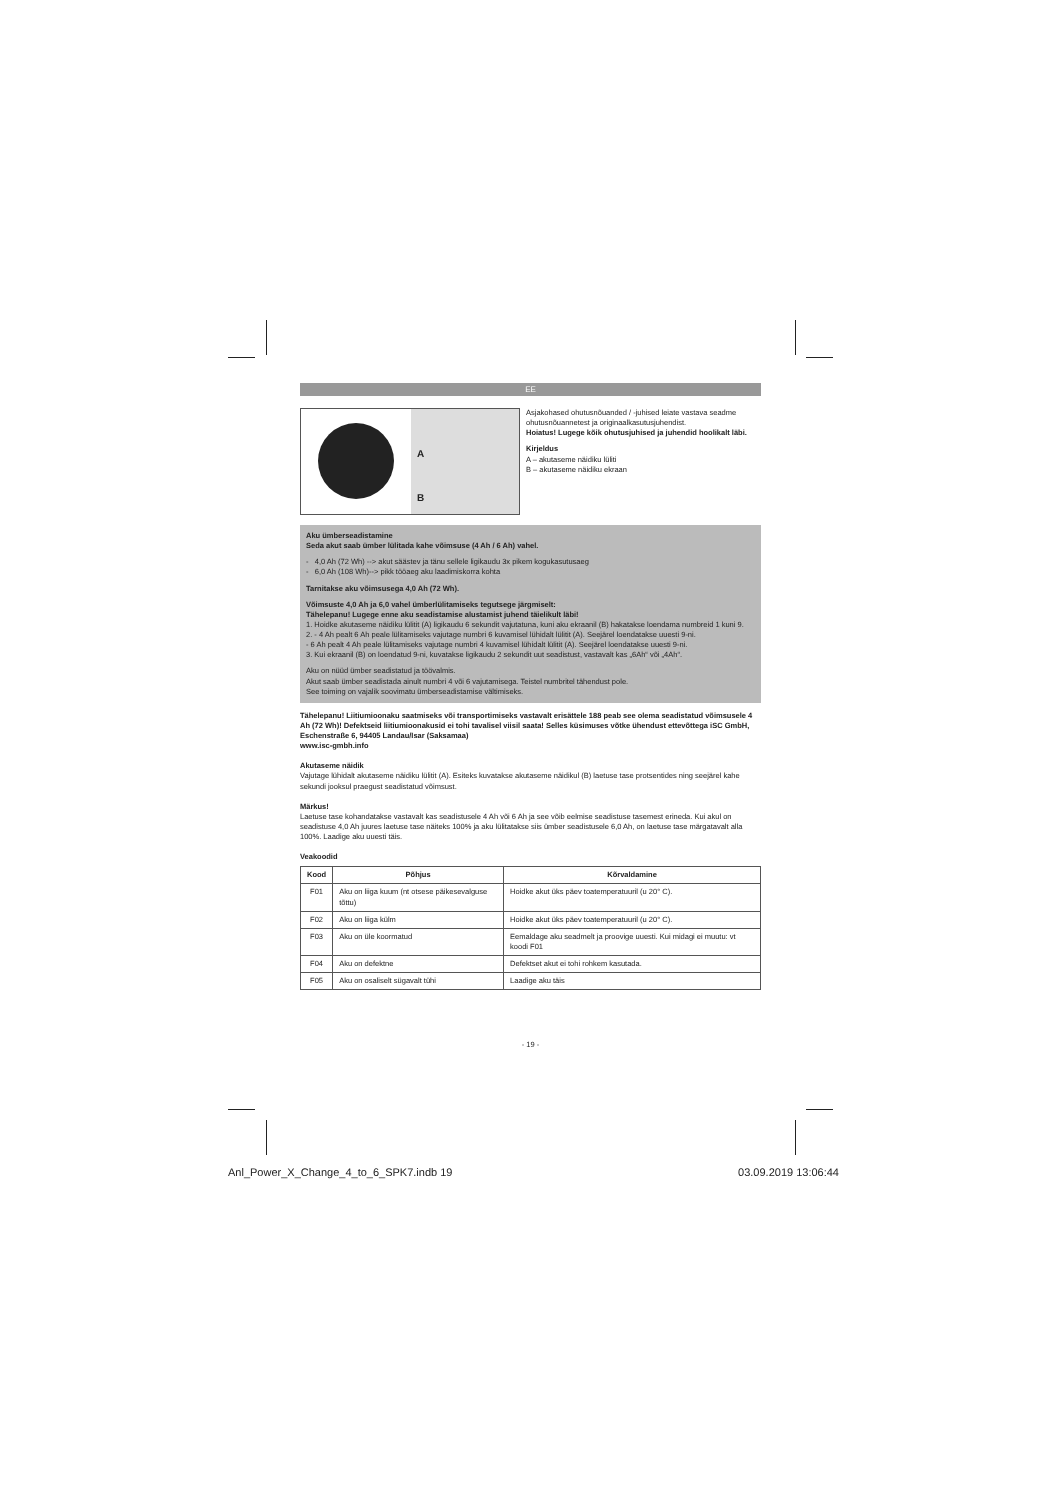EE
A
B
Asjakohased ohutusnõuanded / -juhised leiate vastava seadme ohutusnõuannetest ja originaalkasutusjuhendist.
Hoiatus! Lugege kõik ohutusjuhised ja juhendid hoolikalt läbi.
Kirjeldus
A – akutaseme näidiku lüliti
B – akutaseme näidiku ekraan
Aku ümberseadistamine
Seda akut saab ümber lülitada kahe võimsuse (4 Ah / 6 Ah) vahel.
- 4,0 Ah (72 Wh) --> akut säästev ja tänu sellele ligikaudu 3x pikem kogukasutusaeg
- 6,0 Ah (108 Wh)--> pikk tööaeg aku laadimiskorra kohta
Tarnitakse aku võimsusega 4,0 Ah (72 Wh).
Võimsuste 4,0 Ah ja 6,0 vahel ümberlülitamiseks tegutsege järgmiselt:
Tähelepanu! Lugege enne aku seadistamise alustamist juhend täielikult läbi!
1. Hoidke akutaseme näidiku lülitit (A) ligikaudu 6 sekundit vajutatuna, kuni aku ekraanil (B) hakatakse loendama numbreid 1 kuni 9.
2. - 4 Ah pealt 6 Ah peale lülitamiseks vajutage numbri 6 kuvamisel lühidalt lülitit (A). Seejärel loendatakse uuesti 9-ni.
- 6 Ah pealt 4 Ah peale lülitamiseks vajutage numbri 4 kuvamisel lühidalt lülitit (A). Seejärel loendatakse uuesti 9-ni.
3. Kui ekraanil (B) on loendatud 9-ni, kuvatakse ligikaudu 2 sekundit uut seadistust, vastavalt kas „6Ah“ või „4Ah“.
Aku on nüüd ümber seadistatud ja töövalmis.
Akut saab ümber seadistada ainult numbri 4 või 6 vajutamisega. Teistel numbritel tähendust pole.
See toiming on vajalik soovimatu ümberseadistamise vältimiseks.
Tähelepanu! Liitiumioonaku saatmiseks või transportimiseks vastavalt erisättele 188 peab see olema seadistatud võimsusele 4 Ah (72 Wh)! Defektseid liitiumioonakusid ei tohi tavalisel viisil saata! Selles küsimuses võtke ühendust ettevõttega iSC GmbH, Eschenstraße 6, 94405 Landau/Isar (Saksamaa)
www.isc-gmbh.info
Akutaseme näidik
Vajutage lühidalt akutaseme näidiku lülitit (A). Esiteks kuvatakse akutaseme näidikul (B) laetuse tase protsentides ning seejärel kahe sekundi jooksul praegust seadistatud võimsust.
Märkus!
Laetuse tase kohandatakse vastavalt kas seadistusele 4 Ah või 6 Ah ja see võib eelmise seadistuse tasemest erineda. Kui akul on seadistuse 4,0 Ah juures laetuse tase näiteks 100% ja aku lülitatakse siis ümber seadistusele 6,0 Ah, on laetuse tase märgatavalt alla 100%. Laadige aku uuesti täis.
Veakoodid
| Kood | Põhjus | Kõrvaldamine |
| --- | --- | --- |
| F01 | Aku on liiga kuum (nt otsese päikesevalguse tõttu) | Hoidke akut üks päev toatemperatuuril (u 20° C). |
| F02 | Aku on liiga külm | Hoidke akut üks päev toatemperatuuril (u 20° C). |
| F03 | Aku on üle koormatud | Eemaldage aku seadmelt ja proovige uuesti. Kui midagi ei muutu: vt koodi F01 |
| F04 | Aku on defektne | Defektset akut ei tohi rohkem kasutada. |
| F05 | Aku on osaliselt sügavalt tühi | Laadige aku täis |
- 19 -
Anl_Power_X_Change_4_to_6_SPK7.indb 19 03.09.2019 13:06:44